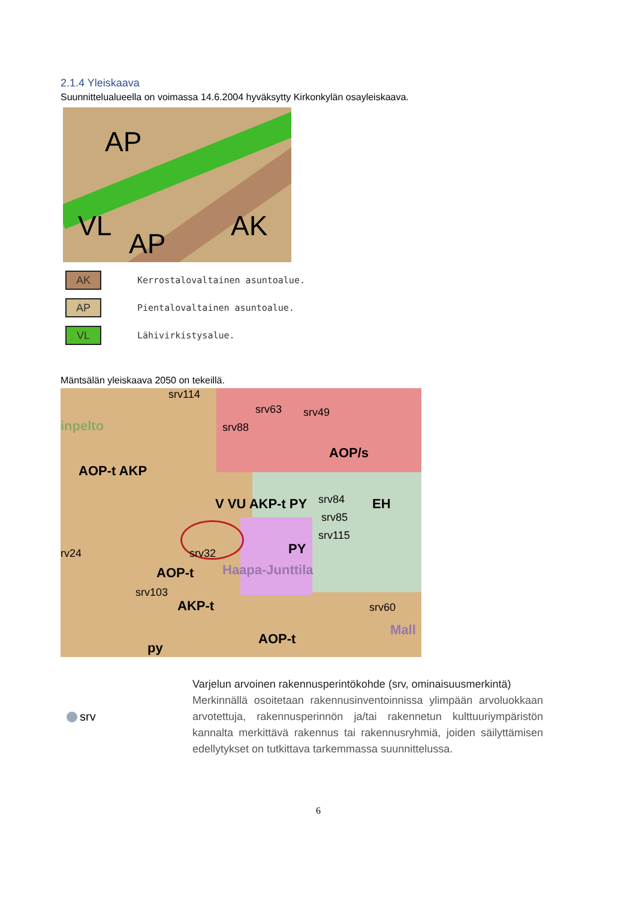2.1.4 Yleiskaava
Suunnittelualueella on voimassa 14.6.2004 hyväksytty Kirkonkylän osayleiskaava.
AP
VL
AP
AK
AK Kerrostalovaltainen asuntoalue.
AP Pientalovaltainen asuntoalue.
VL Lähivirkistysalue.
Mäntsälän yleiskaava 2050 on tekeillä.
srv114
srv63 srv49
srv88 inpelto
AOP/s
AOP-t AKP
V VU AKP-t PY EH srv84
srv85
srv115
rv24 srv32 PY
AOP-t Haapa-Junttila
srv103
AKP-t srv60
Mall
AOP-t
py
srv
Varjelun arvoinen rakennusperintökohde (srv, ominaisuusmerkintä)
Merkinnällä osoitetaan rakennusinventoinnissa ylimpään arvoluokkaan arvotettuja, rakennusperinnön ja/tai rakennetun kulttuuriympäristön kannalta merkittävä rakennus tai rakennusryhmiä, joiden säilyttämisen edellytykset on tutkittava tarkemmassa suunnittelussa.
6